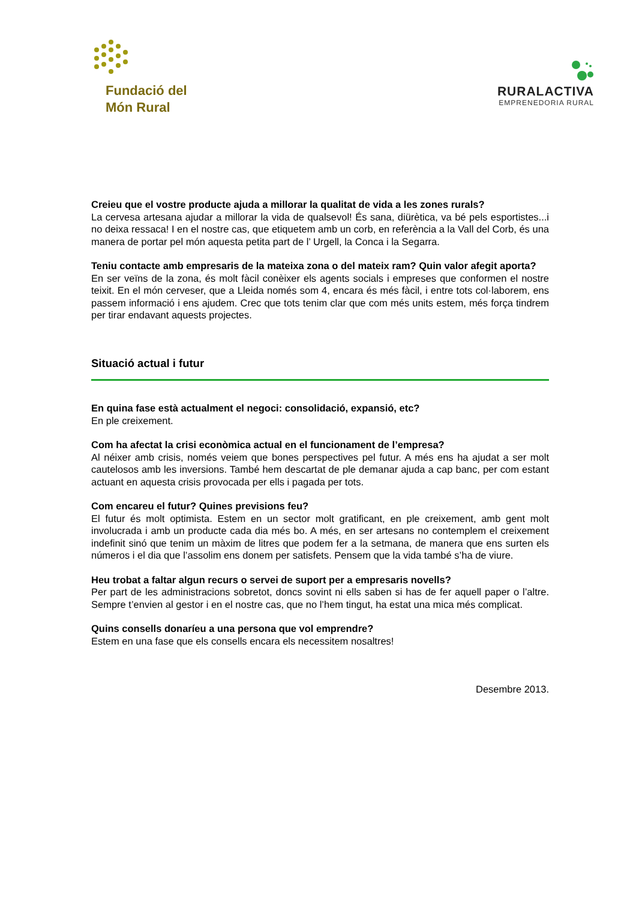Fundació del
Món Rural
RURALACTIVA
EMPRENEDORIA RURAL
Creieu que el vostre producte ajuda a millorar la qualitat de vida a les zones rurals?
La cervesa artesana ajudar a millorar la vida de qualsevol! És sana, diürètica, va bé pels esportistes...i no deixa ressaca! I en el nostre cas, que etiquetem amb un corb, en referència a la Vall del Corb, és una manera de portar pel món aquesta petita part de l’ Urgell, la Conca i la Segarra.
Teniu contacte amb empresaris de la mateixa zona o del mateix ram? Quin valor afegit aporta?
En ser veïns de la zona, és molt fàcil conèixer els agents socials i empreses que conformen el nostre teixit. En el món cerveser, que a Lleida només som 4, encara és més fàcil, i entre tots col·laborem, ens passem informació i ens ajudem. Crec que tots tenim clar que com més units estem, més força tindrem per tirar endavant aquests projectes.
Situació actual i futur
En quina fase està actualment el negoci: consolidació, expansió, etc?
En ple creixement.
Com ha afectat la crisi econòmica actual en el funcionament de l’empresa?
Al néixer amb crisis, només veiem que bones perspectives pel futur. A més ens ha ajudat a ser molt cautelosos amb les inversions. També hem descartat de ple demanar ajuda a cap banc, per com estant actuant en aquesta crisis provocada per ells i pagada per tots.
Com encareu el futur? Quines previsions feu?
El futur és molt optimista. Estem en un sector molt gratificant, en ple creixement, amb gent molt involucrada i amb un producte cada dia més bo. A més, en ser artesans no contemplem el creixement indefinit sinó que tenim un màxim de litres que podem fer a la setmana, de manera que ens surten els números i el dia que l’assolim ens donem per satisfets. Pensem que la vida també s’ha de viure.
Heu trobat a faltar algun recurs o servei de suport per a empresaris novells?
Per part de les administracions sobretot, doncs sovint ni ells saben si has de fer aquell paper o l’altre. Sempre t’envien al gestor i en el nostre cas, que no l’hem tingut, ha estat una mica més complicat.
Quins consells donaríeu a una persona que vol emprendre?
Estem en una fase que els consells encara els necessitem nosaltres!
Desembre 2013.